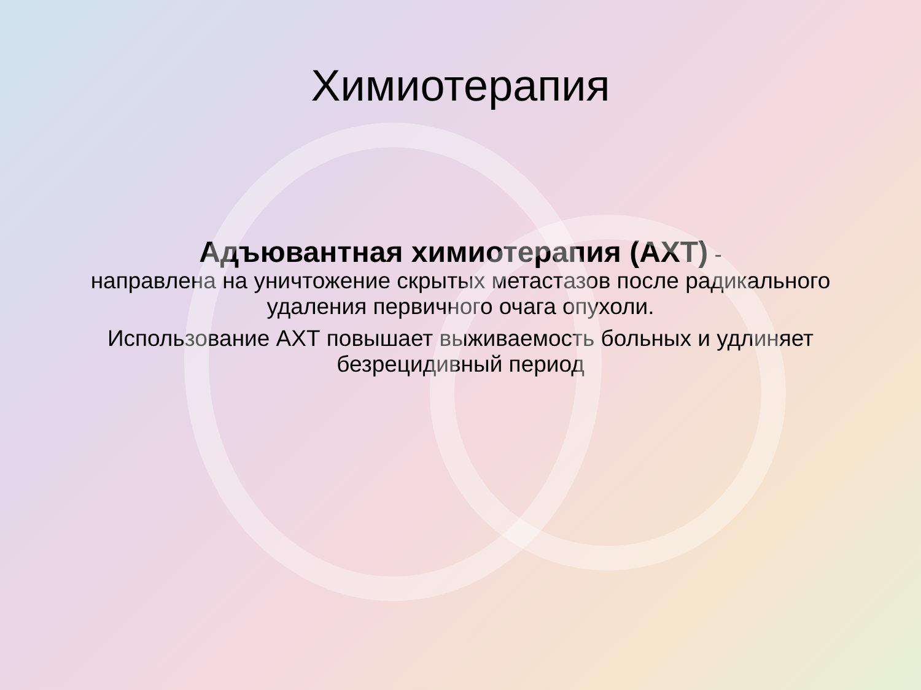Химиотерапия
Адъювантная химиотерапия (АХТ) -
направлена на уничтожение скрытых метастазов после радикального удаления первичного очага опухоли.
Использование АХТ повышает выживаемость больных и удлиняет безрецидивный период